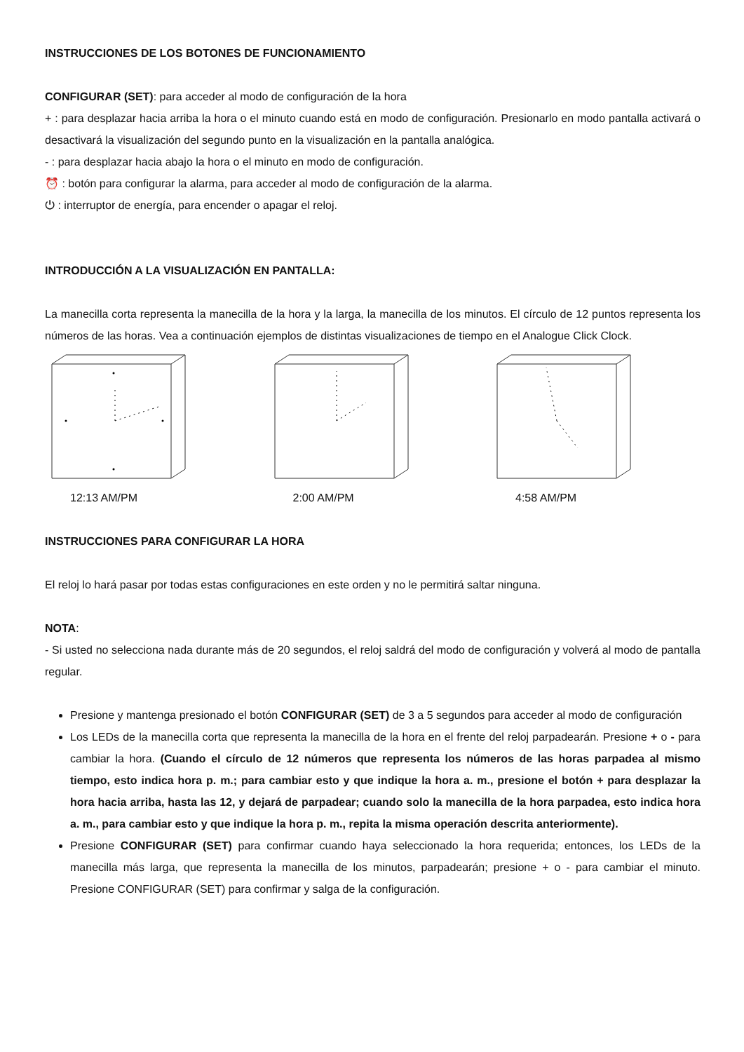INSTRUCCIONES DE LOS BOTONES DE FUNCIONAMIENTO
CONFIGURAR (SET): para acceder al modo de configuración de la hora
+ : para desplazar hacia arriba la hora o el minuto cuando está en modo de configuración. Presionarlo en modo pantalla activará o desactivará la visualización del segundo punto en la visualización en la pantalla analógica.
- : para desplazar hacia abajo la hora o el minuto en modo de configuración.
⏰ : botón para configurar la alarma, para acceder al modo de configuración de la alarma.
⏻ : interruptor de energía, para encender o apagar el reloj.
INTRODUCCIÓN A LA VISUALIZACIÓN EN PANTALLA:
La manecilla corta representa la manecilla de la hora y la larga, la manecilla de los minutos. El círculo de 12 puntos representa los números de las horas. Vea a continuación ejemplos de distintas visualizaciones de tiempo en el Analogue Click Clock.
12:13 AM/PM 2:00 AM/PM 4:58 AM/PM
INSTRUCCIONES PARA CONFIGURAR LA HORA
El reloj lo hará pasar por todas estas configuraciones en este orden y no le permitirá saltar ninguna.
NOTA:
- Si usted no selecciona nada durante más de 20 segundos, el reloj saldrá del modo de configuración y volverá al modo de pantalla regular.
Presione y mantenga presionado el botón CONFIGURAR (SET) de 3 a 5 segundos para acceder al modo de configuración
Los LEDs de la manecilla corta que representa la manecilla de la hora en el frente del reloj parpadearán. Presione + o - para cambiar la hora. (Cuando el círculo de 12 números que representa los números de las horas parpadea al mismo tiempo, esto indica hora p. m.; para cambiar esto y que indique la hora a. m., presione el botón + para desplazar la hora hacia arriba, hasta las 12, y dejará de parpadear; cuando solo la manecilla de la hora parpadea, esto indica hora a. m., para cambiar esto y que indique la hora p. m., repita la misma operación descrita anteriormente).
Presione CONFIGURAR (SET) para confirmar cuando haya seleccionado la hora requerida; entonces, los LEDs de la manecilla más larga, que representa la manecilla de los minutos, parpadearán; presione + o - para cambiar el minuto. Presione CONFIGURAR (SET) para confirmar y salga de la configuración.